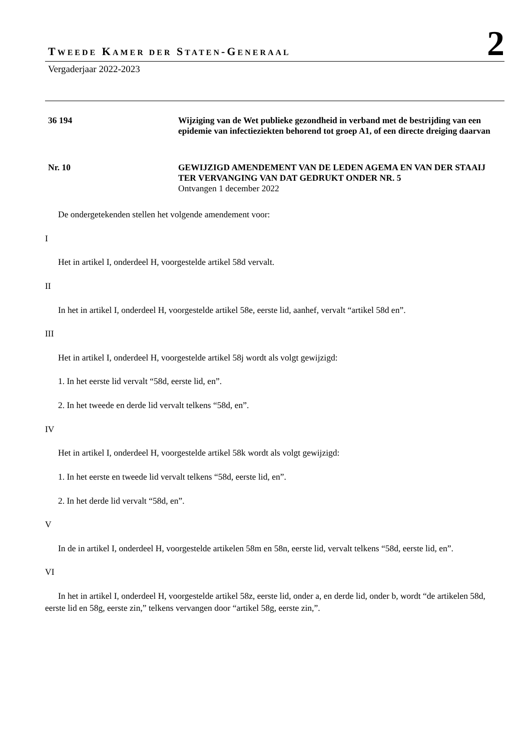TWEEDE KAMER DER STATEN-GENERAAL
2
Vergaderjaar 2022-2023
36 194 Wijziging van de Wet publieke gezondheid in verband met de bestrijding van een epidemie van infectieziekten behorend tot groep A1, of een directe dreiging daarvan
Nr. 10 GEWIJZIGD AMENDEMENT VAN DE LEDEN AGEMA EN VAN DER STAAIJ TER VERVANGING VAN DAT GEDRUKT ONDER NR. 5
Ontvangen 1 december 2022
De ondergetekenden stellen het volgende amendement voor:
I
Het in artikel I, onderdeel H, voorgestelde artikel 58d vervalt.
II
In het in artikel I, onderdeel H, voorgestelde artikel 58e, eerste lid, aanhef, vervalt “artikel 58d en”.
III
Het in artikel I, onderdeel H, voorgestelde artikel 58j wordt als volgt gewijzigd:
1. In het eerste lid vervalt “58d, eerste lid, en”.
2. In het tweede en derde lid vervalt telkens “58d, en”.
IV
Het in artikel I, onderdeel H, voorgestelde artikel 58k wordt als volgt gewijzigd:
1. In het eerste en tweede lid vervalt telkens “58d, eerste lid, en”.
2. In het derde lid vervalt “58d, en”.
V
In de in artikel I, onderdeel H, voorgestelde artikelen 58m en 58n, eerste lid, vervalt telkens “58d, eerste lid, en”.
VI
In het in artikel I, onderdeel H, voorgestelde artikel 58z, eerste lid, onder a, en derde lid, onder b, wordt “de artikelen 58d, eerste lid en 58g, eerste zin,” telkens vervangen door “artikel 58g, eerste zin,”.